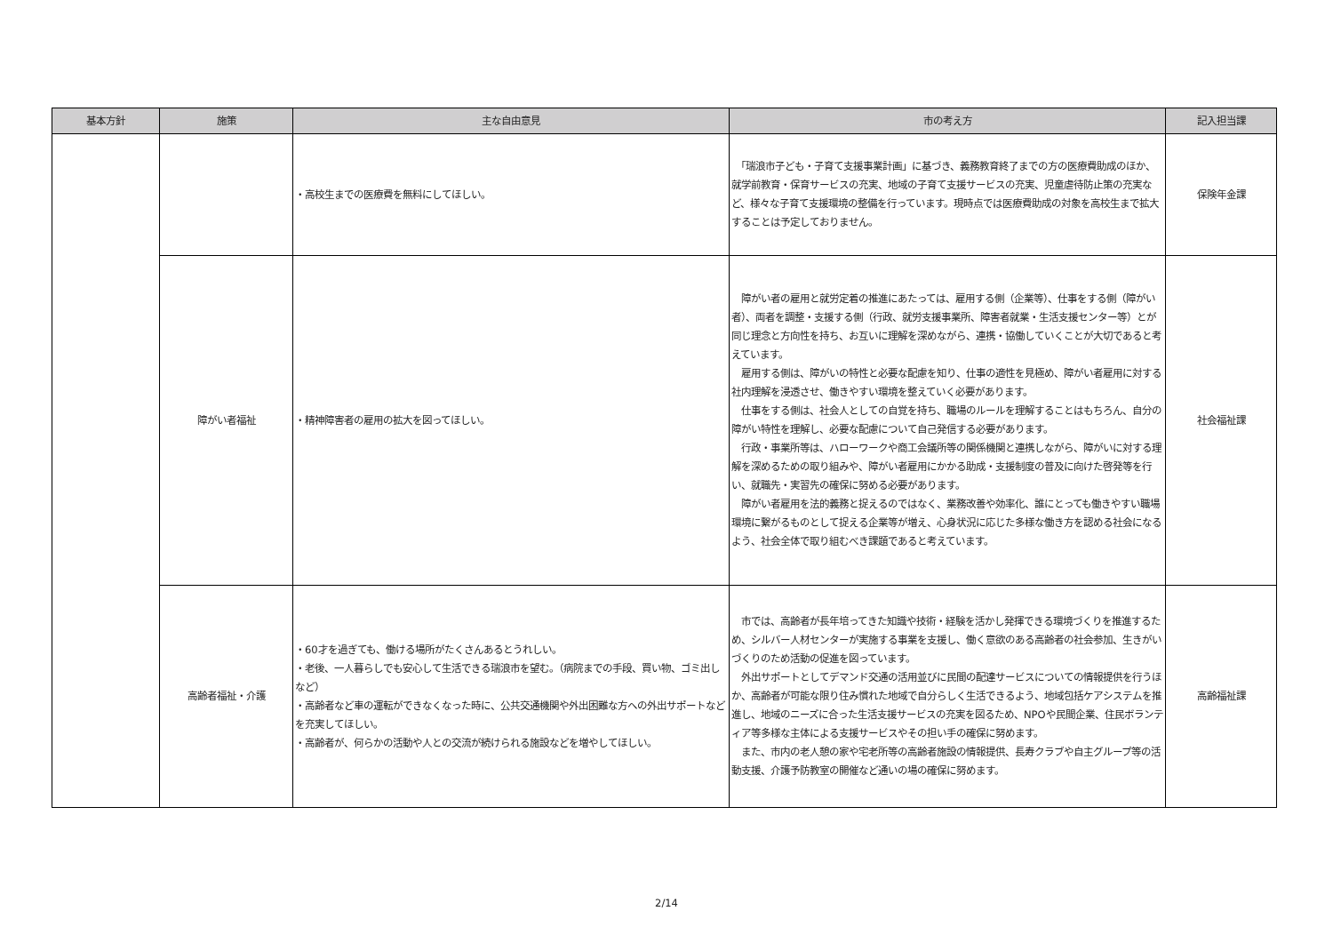| 基本方針 | 施策 | 主な自由意見 | 市の考え方 | 記入担当課 |
| --- | --- | --- | --- | --- |
| | | ・高校生までの医療費を無料にしてほしい。 | 「瑞浪市子ども・子育て支援事業計画」に基づき、義務教育終了までの方の医療費助成のほか、就学前教育・保育サービスの充実、地域の子育て支援サービスの充実、児童虐待防止策の充実など、様々な子育て支援環境の整備を行っています。現時点では医療費助成の対象を高校生まで拡大することは予定しておりません。 | 保険年金課 |
| | 障がい者福祉 | ・精神障害者の雇用の拡大を図ってほしい。 | 障がい者の雇用と就労定着の推進にあたっては、雇用する側（企業等）、仕事をする側（障がい者）、両者を調整・支援する側（行政、就労支援事業所、障害者就業・生活支援センター等）とが同じ理念と方向性を持ち、お互いに理解を深めながら、連携・協働していくことが大切であると考えています。 雇用する側は、障がいの特性と必要な配慮を知り、仕事の適性を見極め、障がい者雇用に対する社内理解を浸透させ、働きやすい環境を整えていく必要があります。 仕事をする側は、社会人としての自覚を持ち、職場のルールを理解することはもちろん、自分の障がい特性を理解し、必要な配慮について自己発信する必要があります。 行政・事業所等は、ハローワークや商工会議所等の関係機関と連携しながら、障がいに対する理解を深めるための取り組みや、障がい者雇用にかかる助成・支援制度の普及に向けた啓発等を行い、就職先・実習先の確保に努める必要があります。 障がい者雇用を法的義務と捉えるのではなく、業務改善や効率化、誰にとっても働きやすい職場環境に繋がるものとして捉える企業等が増え、心身状況に応じた多様な働き方を認める社会になるよう、社会全体で取り組むべき課題であると考えています。 | 社会福祉課 |
| | 高齢者福祉・介護 | ・60才を過ぎても、働ける場所がたくさんあるとうれしい。 ・老後、一人暮らしでも安心して生活できる瑞浪市を望む。（病院までの手段、買い物、ゴミ出しなど） ・高齢者など車の運転ができなくなった時に、公共交通機関や外出困難な方への外出サポートなどを充実してほしい。 ・高齢者が、何らかの活動や人との交流が続けられる施設などを増やしてほしい。 | 市では、高齢者が長年培ってきた知識や技術・経験を活かし発揮できる環境づくりを推進するため、シルバー人材センターが実施する事業を支援し、働く意欲のある高齢者の社会参加、生きがいづくりのため活動の促進を図っています。 外出サポートとしてデマンド交通の活用並びに民間の配達サービスについての情報提供を行うほか、高齢者が可能な限り住み慣れた地域で自分らしく生活できるよう、地域包括ケアシステムを推進し、地域のニーズに合った生活支援サービスの充実を図るため、NPOや民間企業、住民ボランティア等多様な主体による支援サービスやその担い手の確保に努めます。 また、市内の老人憩の家や宅老所等の高齢者施設の情報提供、長寿クラブや自主グループ等の活動支援、介護予防教室の開催など通いの場の確保に努めます。 | 高齢福祉課 |
2/14